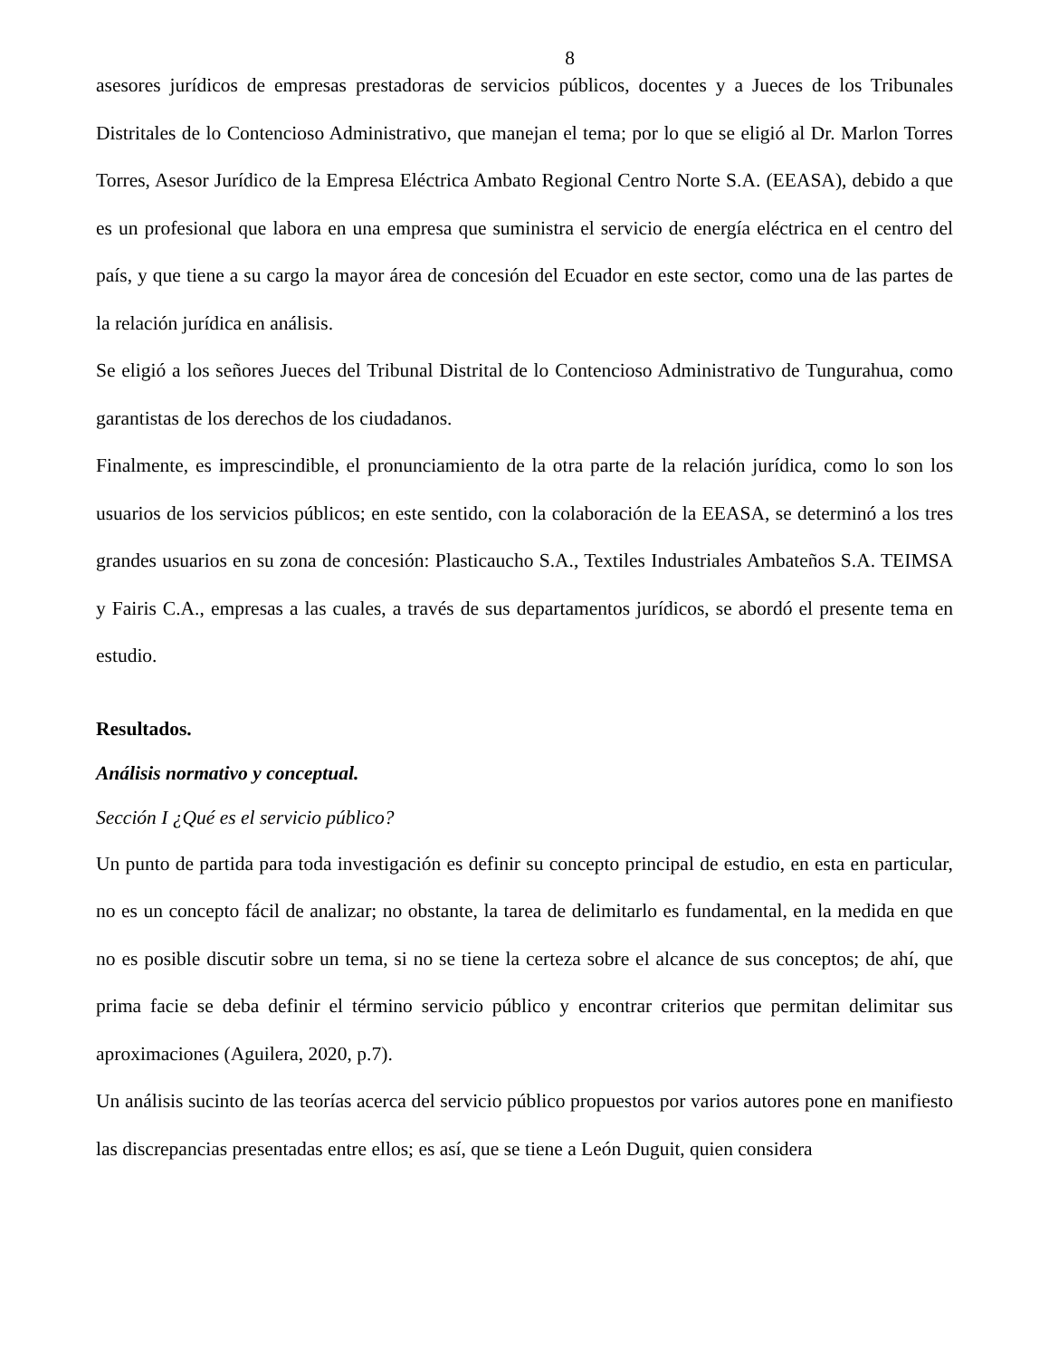8
asesores jurídicos de empresas prestadoras de servicios públicos, docentes y a Jueces de los Tribunales Distritales de lo Contencioso Administrativo, que manejan el tema; por lo que se eligió al Dr. Marlon Torres Torres, Asesor Jurídico de la Empresa Eléctrica Ambato Regional Centro Norte S.A. (EEASA), debido a que es un profesional que labora en una empresa que suministra el servicio de energía eléctrica en el centro del país, y que tiene a su cargo la mayor área de concesión del Ecuador en este sector, como una de las partes de la relación jurídica en análisis.
Se eligió a los señores Jueces del Tribunal Distrital de lo Contencioso Administrativo de Tungurahua, como garantistas de los derechos de los ciudadanos.
Finalmente, es imprescindible, el pronunciamiento de la otra parte de la relación jurídica, como lo son los usuarios de los servicios públicos; en este sentido, con la colaboración de la EEASA, se determinó a los tres grandes usuarios en su zona de concesión: Plasticaucho S.A., Textiles Industriales Ambateños S.A. TEIMSA y Fairis C.A., empresas a las cuales, a través de sus departamentos jurídicos, se abordó el presente tema en estudio.
Resultados.
Análisis normativo y conceptual.
Sección I ¿Qué es el servicio público?
Un punto de partida para toda investigación es definir su concepto principal de estudio, en esta en particular, no es un concepto fácil de analizar; no obstante, la tarea de delimitarlo es fundamental, en la medida en que no es posible discutir sobre un tema, si no se tiene la certeza sobre el alcance de sus conceptos; de ahí, que prima facie se deba definir el término servicio público y encontrar criterios que permitan delimitar sus aproximaciones (Aguilera, 2020, p.7).
Un análisis sucinto de las teorías acerca del servicio público propuestos por varios autores pone en manifiesto las discrepancias presentadas entre ellos; es así, que se tiene a León Duguit, quien considera